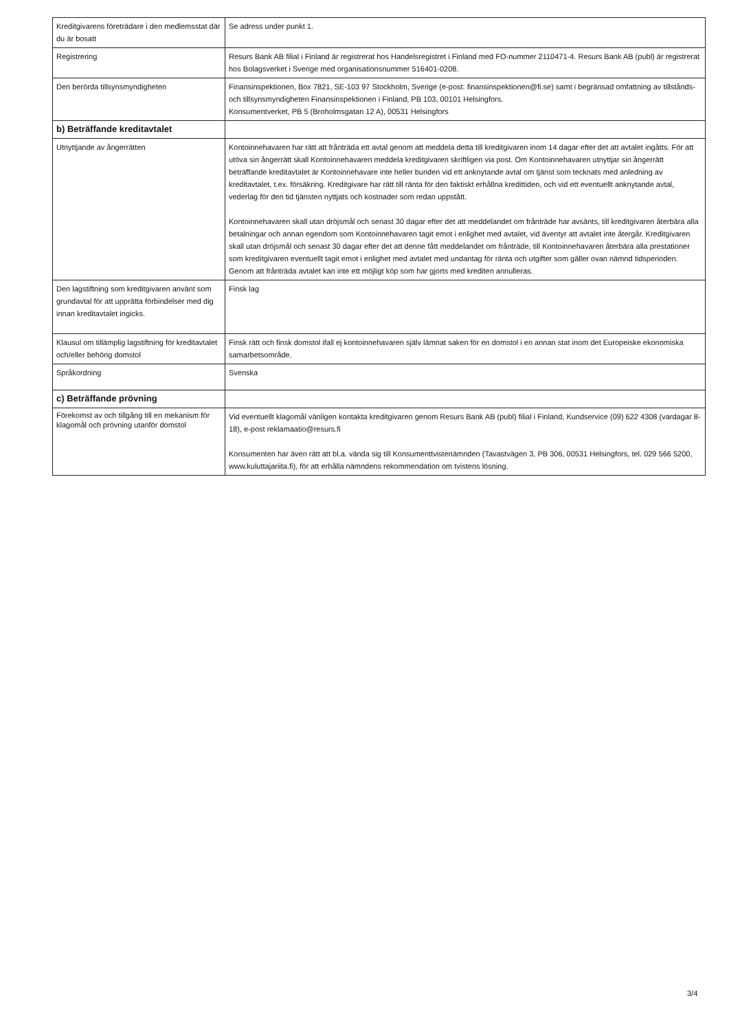| Kreditgivarens företrädare i den medlemsstat där du är bosatt | Se adress under punkt 1. |
| Registrering | Resurs Bank AB filial i Finland är registrerat hos Handelsregistret i Finland med FO-nummer 2110471-4. Resurs Bank AB (publ) är registrerat hos Bolagsverket i Sverige med organisationsnummer 516401-0208. |
| Den berörda tillsynsmyndigheten | Finansinspektionen, Box 7821, SE-103 97 Stockholm, Sverige (e-post: finansinspektionen@fi.se) samt i begränsad omfattning av tillstånds- och tillsynsmyndigheten Finansinspektionen i Finland, PB 103, 00101 Helsingfors. Konsumentverket, PB 5 (Broholmsgatan 12 A), 00531 Helsingfors |
| b) Beträffande kreditavtalet | |
| Utnyttjande av ångerrätten | Kontoinnehavaren har rätt att frånträda ett avtal genom att meddela detta till kreditgivaren inom 14 dagar efter det att avtalet ingåtts. För att utöva sin ångerrätt skall Kontoinnehavaren meddela kreditgivaren skriftligen via post. Om Kontoinnehavaren utnyttjar sin ångerrätt beträffande kreditavtalet är Kontoinnehavare inte heller bunden vid ett anknytande avtal om tjänst som tecknats med anledning av kreditavtalet, t.ex. försäkring. Kreditgivare har rätt till ränta för den faktiskt erhållna kredittiden, och vid ett eventuellt anknytande avtal, vederlag för den tid tjänsten nyttjats och kostnader som redan uppstått. Kontoinnehavaren skall utan dröjsmål och senast 30 dagar efter det att meddelandet om frånträde har avsänts, till kreditgivaren återbära alla betalningar och annan egendom som Kontoinnehavaren tagit emot i enlighet med avtalet, vid äventyr att avtalet inte återgår. Kreditgivaren skall utan dröjsmål och senast 30 dagar efter det att denne fått meddelandet om frånträde, till Kontoinnehavaren återbära alla prestationer som kreditgivaren eventuellt tagit emot i enlighet med avtalet med undantag för ränta och utgifter som gäller ovan nämnd tidsperioden. Genom att frånträda avtalet kan inte ett möjligt köp som har gjorts med krediten annulleras. |
| Den lagstiftning som kreditgivaren använt som grundavtal för att upprätta förbindelser med dig innan kreditavtalet ingicks. | Finsk lag |
| Klausul om tillämplig lagstiftning för kreditavtalet och/eller behörig domstol | Finsk rätt och finsk domstol ifall ej kontoinnehavaren själv lämnat saken för en domstol i en annan stat inom det Europeiske ekonomiska samarbetsområde. |
| Språkordning | Svenska |
| c) Beträffande prövning | |
| Förekomst av och tillgång till en mekanism för klagomål och prövning utanför domstol | Vid eventuellt klagomål vänligen kontakta kreditgivaren genom Resurs Bank AB (publ) filial i Finland, Kundservice (09) 622 4308 (vardagar 8-18), e-post reklamaatio@resurs.fi Konsumenten har även rätt att bl.a. vända sig till Konsumenttvistenämnden (Tavastvägen 3, PB 306, 00531 Helsingfors, tel. 029 566 5200, www.kuluttajariita.fi), för att erhålla nämndens rekommendation om tvistens lösning. |
3/4